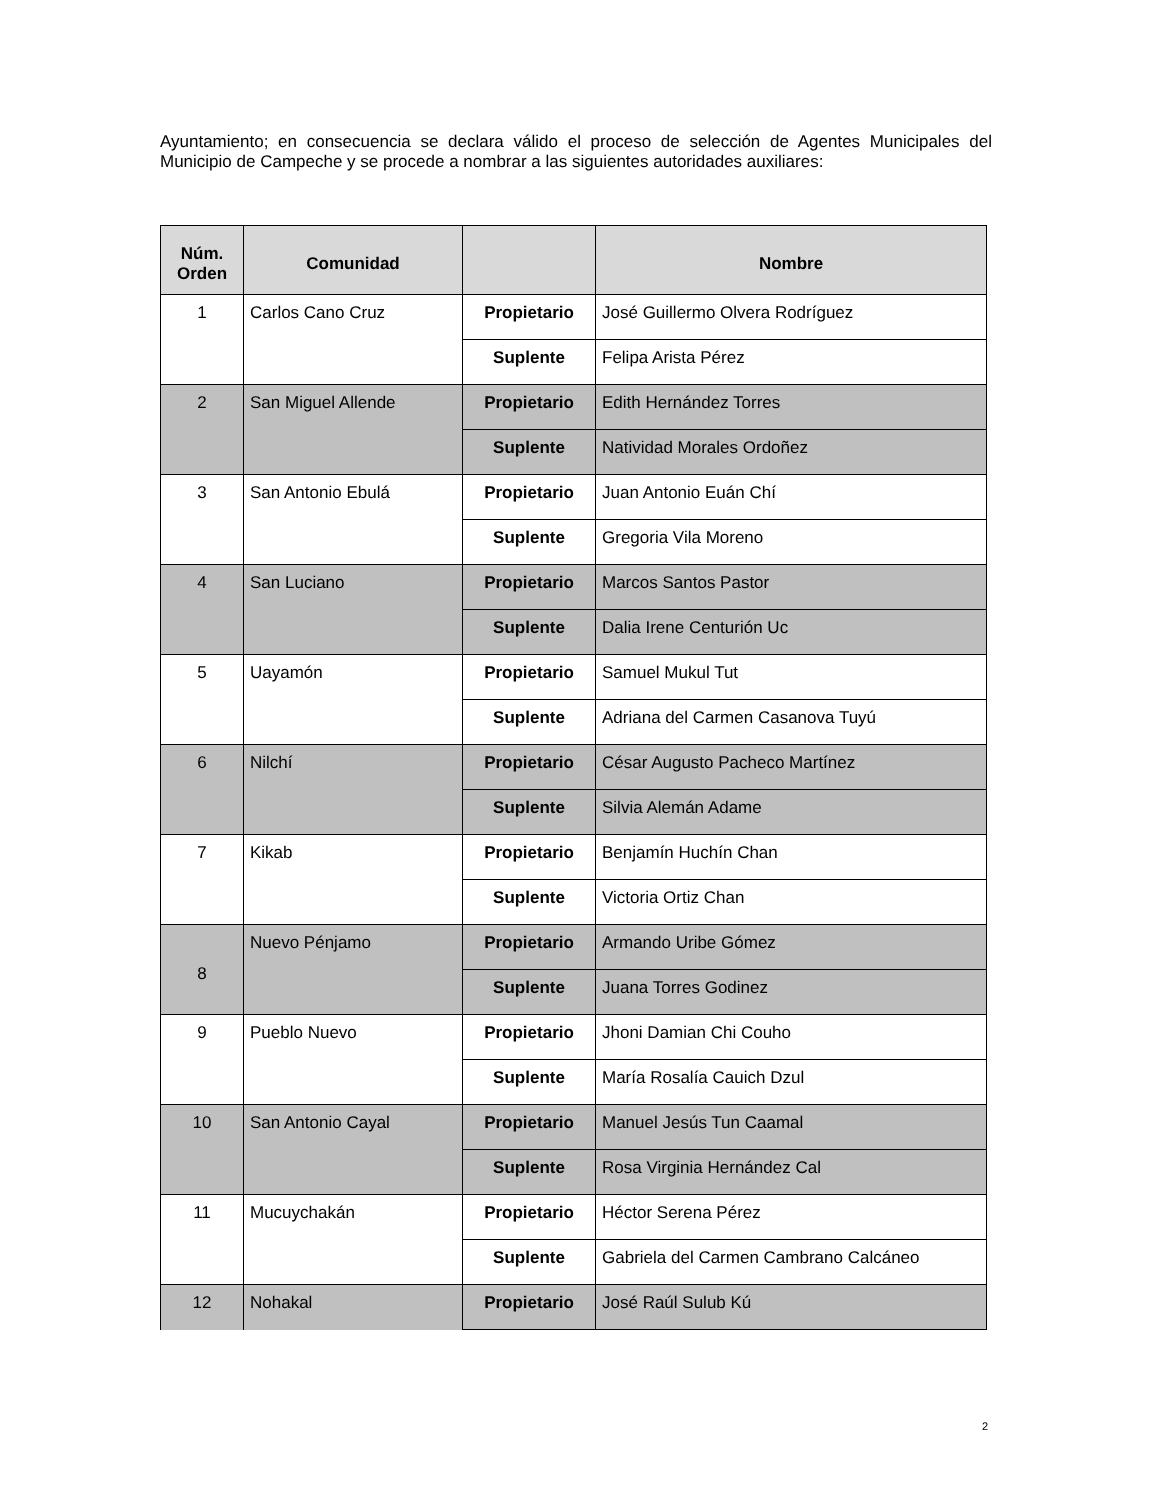Ayuntamiento; en consecuencia se declara válido el proceso de selección de Agentes Municipales del Municipio de Campeche y se procede a nombrar a las siguientes autoridades auxiliares:
| Núm. Orden | Comunidad | | Nombre |
| --- | --- | --- | --- |
| 1 | Carlos Cano Cruz | Propietario | José Guillermo Olvera Rodríguez |
| | | Suplente | Felipa Arista Pérez |
| 2 | San Miguel Allende | Propietario | Edith Hernández Torres |
| | | Suplente | Natividad Morales Ordoñez |
| 3 | San Antonio Ebulá | Propietario | Juan Antonio Euán Chí |
| | | Suplente | Gregoria Vila Moreno |
| 4 | San Luciano | Propietario | Marcos Santos Pastor |
| | | Suplente | Dalia Irene Centurión Uc |
| 5 | Uayamón | Propietario | Samuel Mukul Tut |
| | | Suplente | Adriana del Carmen Casanova Tuyú |
| 6 | Nilchí | Propietario | César Augusto Pacheco Martínez |
| | | Suplente | Silvia Alemán Adame |
| 7 | Kikab | Propietario | Benjamín Huchín Chan |
| | | Suplente | Victoria Ortiz Chan |
| 8 | Nuevo Pénjamo | Propietario | Armando Uribe Gómez |
| | | Suplente | Juana Torres Godinez |
| 9 | Pueblo Nuevo | Propietario | Jhoni Damian Chi Couho |
| | | Suplente | María Rosalía Cauich Dzul |
| 10 | San Antonio Cayal | Propietario | Manuel Jesús Tun Caamal |
| | | Suplente | Rosa Virginia Hernández Cal |
| 11 | Mucuychakán | Propietario | Héctor Serena Pérez |
| | | Suplente | Gabriela del Carmen Cambrano Calcáneo |
| 12 | Nohakal | Propietario | José Raúl Sulub Kú |
2